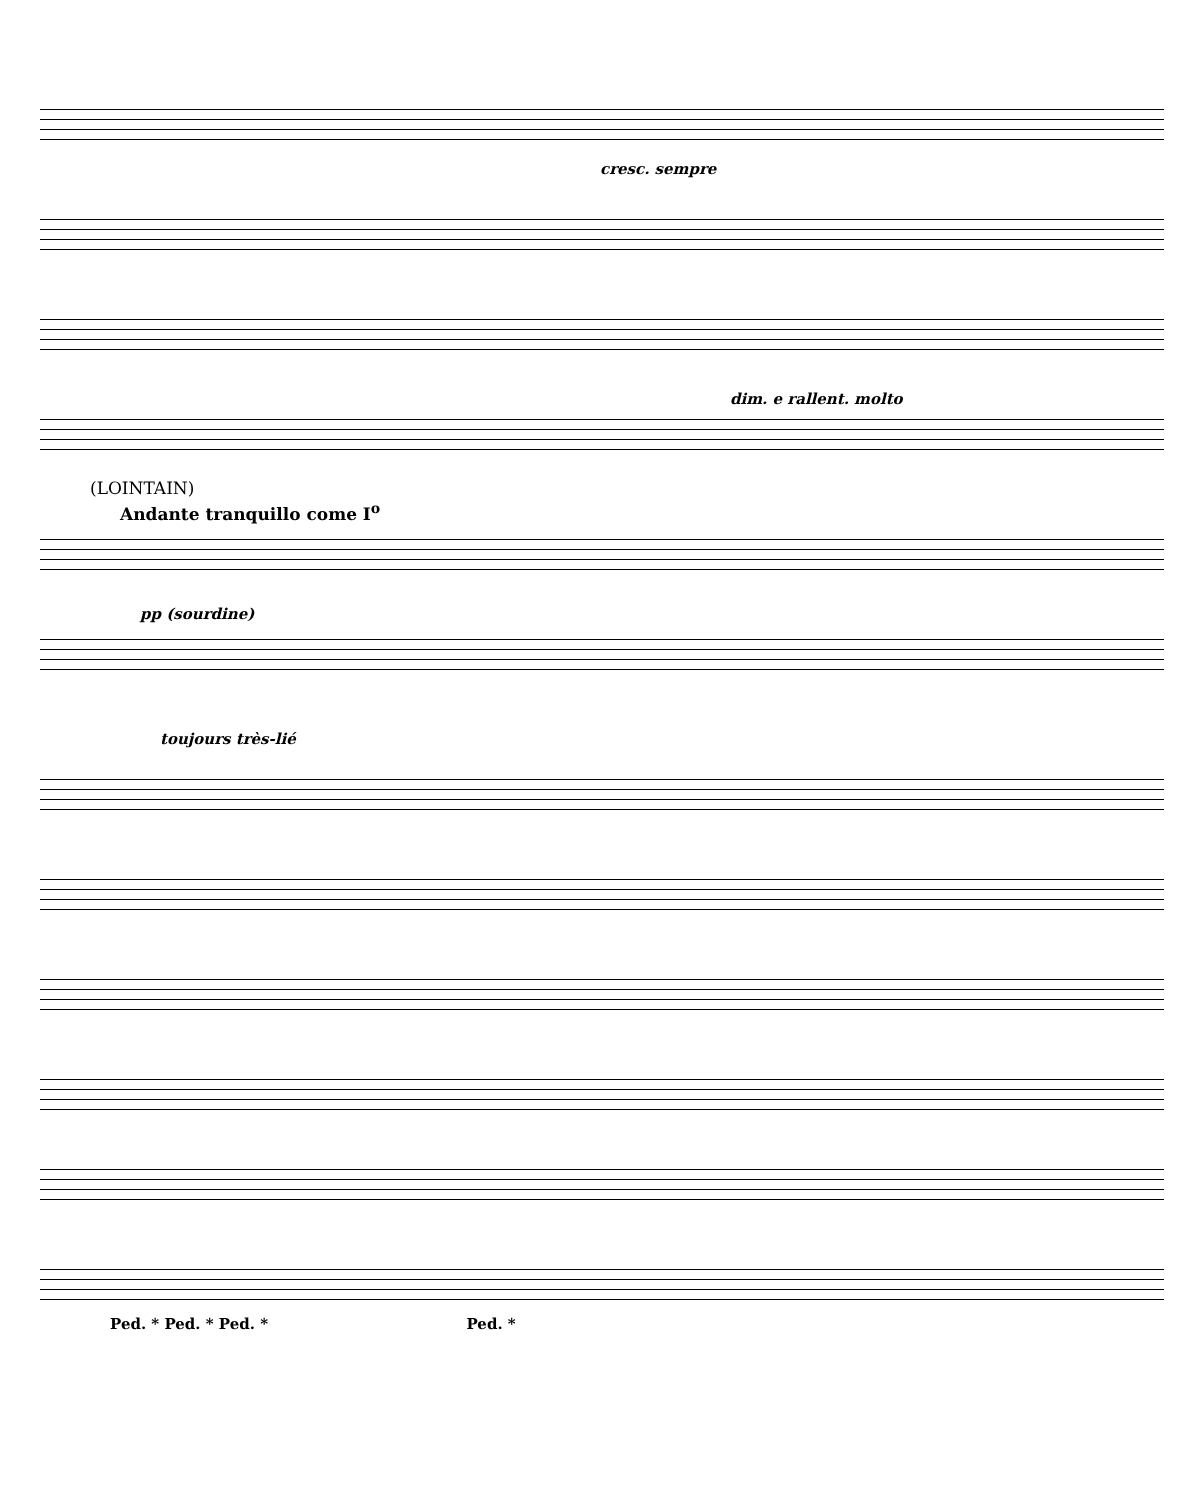cresc. sempre
dim. e rallent. molto
(LOINTAIN)
Andante tranquillo come I<sup>o</sup>
pp (sourdine)
toujours très-lié
Ped. * Ped. * Ped. * Ped. *